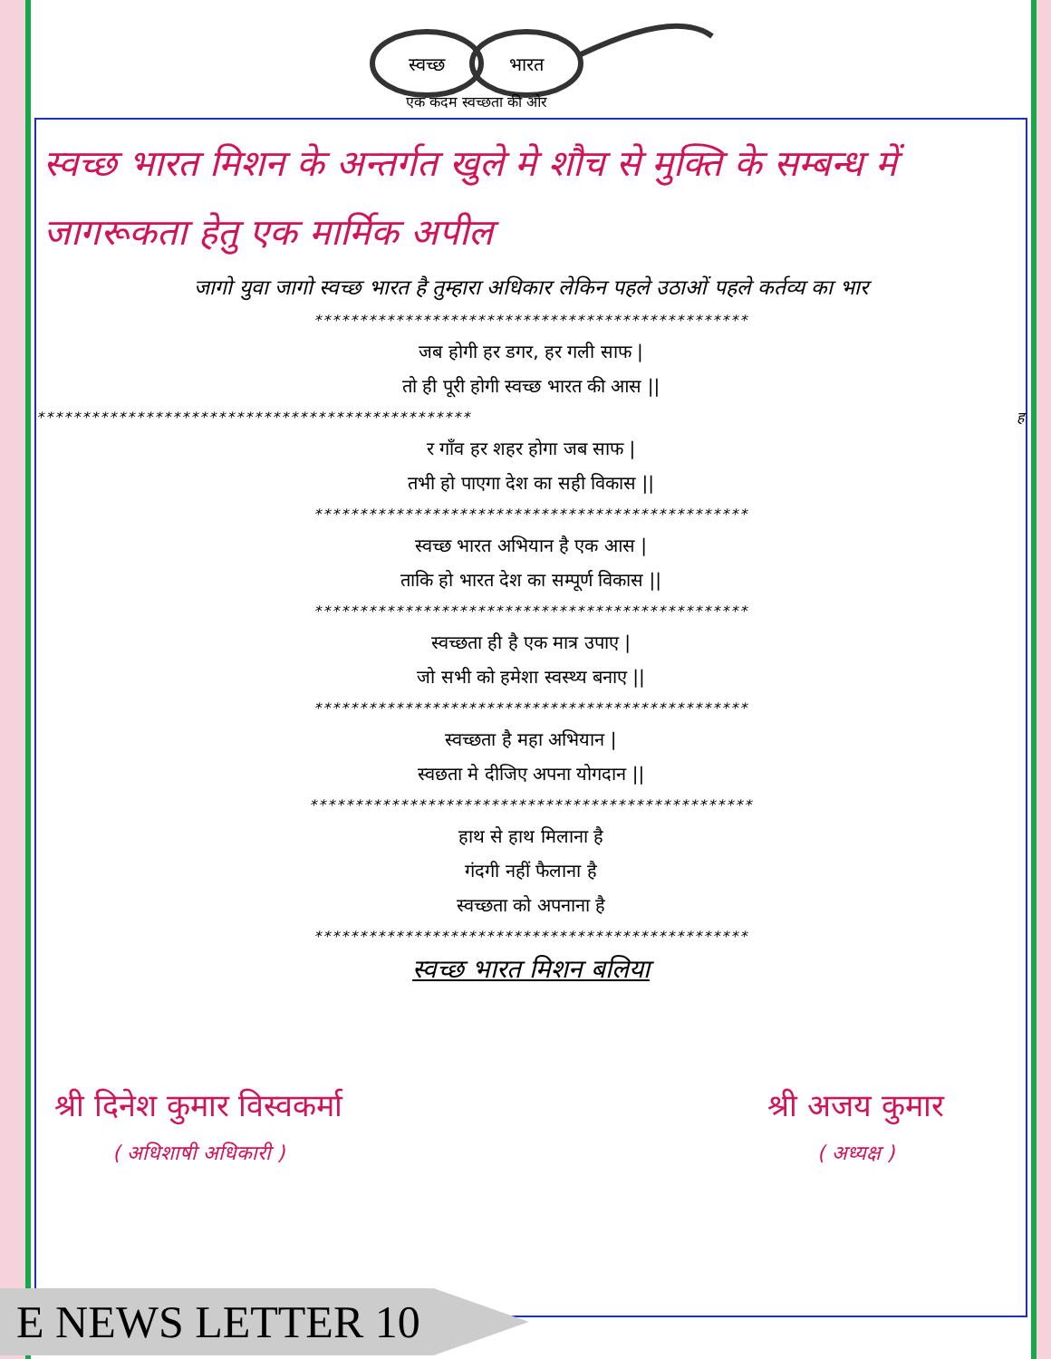स्वच्छ
भारत
एक कदम स्वच्छता की ओर
स्वच्छ भारत मिशन के अन्तर्गत खुले मे शौच से मुक्ति के सम्बन्ध में जागरूकता हेतु एक मार्मिक अपील
जागो युवा जागो स्वच्छ भारत है तुम्हारा अधिकार लेकिन पहले उठाओं पहले कर्तव्य का भार
************************************************
जब होगी हर डगर, हर गली साफ |
तो ही पूरी होगी स्वच्छ भारत की आस ||
************************************************ ह
र गाँव हर शहर होगा जब साफ |
तभी हो पाएगा देश का सही विकास ||
************************************************
स्वच्छ भारत अभियान है एक आस |
ताकि हो भारत देश का सम्पूर्ण विकास ||
************************************************
स्वच्छता ही है एक मात्र उपाए |
जो सभी को हमेशा स्वस्थ्य बनाए ||
************************************************
स्वच्छता है महा अभियान |
स्वछता मे दीजिए अपना योगदान ||
*************************************************
हाथ से हाथ मिलाना है
गंदगी नहीं फैलाना है
स्वच्छता को अपनाना है
************************************************
स्वच्छ भारत मिशन बलिया
श्री दिनेश कुमार विस्वकर्मा
( अधिशाषी अधिकारी )
श्री अजय कुमार
( अध्यक्ष )
E NEWS LETTER 10